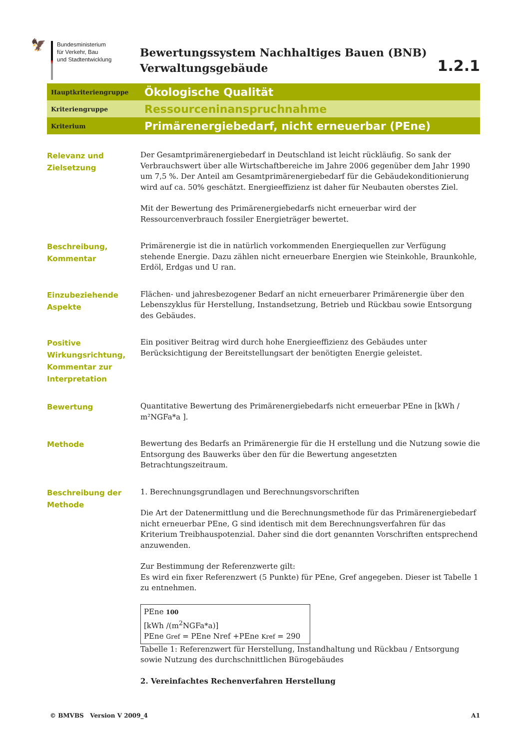🦅
Bundesministerium
für Verkehr, Bau
und Stadtentwicklung
Bewertungssystem Nachhaltiges Bauen (BNB)
Verwaltungsgebäude
1.2.1
Hauptkriteriengruppe
Ökologische Qualität
Kriteriengruppe
Ressourceninanspruchnahme
Kriterium
Primärenergiebedarf, nicht erneuerbar (PEne)
Relevanz und
Zielsetzung
Der Gesamtprimärenergiebedarf in Deutschland ist leicht rückläufig. So sank der Verbrauchswert über alle Wirtschaftbereiche im Jahre 2006 gegenüber dem Jahr 1990 um 7,5 %. Der Anteil am Gesamtprimärenergiebedarf für die Gebäudekonditionierung wird auf ca. 50% geschätzt. Energieeffizienz ist daher für Neubauten oberstes Ziel.
Mit der Bewertung des Primärenergiebedarfs nicht erneuerbar wird der Ressourcenverbrauch fossiler Energieträger bewertet.
Beschreibung,
Kommentar
Primärenergie ist die in natürlich vorkommenden Energiequellen zur Verfügung stehende Energie. Dazu zählen nicht erneuerbare Energien wie Steinkohle, Braunkohle, Erdöl, Erdgas und U ran.
Einzubeziehende
Aspekte
Flächen- und jahresbezogener Bedarf an nicht erneuerbarer Primärenergie über den Lebenszyklus für Herstellung, Instandsetzung, Betrieb und Rückbau sowie Entsorgung des Gebäudes.
Positive
Wirkungsrichtung,
Kommentar zur
Interpretation
Ein positiver Beitrag wird durch hohe Energieeffizienz des Gebäudes unter Berücksichtigung der Bereitstellungsart der benötigten Energie geleistet.
Bewertung
Quantitative Bewertung des Primärenergiebedarfs nicht erneuerbar PEne in [kWh / m²NGFa*a ].
Methode
Bewertung des Bedarfs an Primärenergie für die H erstellung und die Nutzung sowie die Entsorgung des Bauwerks über den für die Bewertung angesetzten Betrachtungszeitraum.
Beschreibung der
Methode
1. Berechnungsgrundlagen und Berechnungsvorschriften
Die Art der Datenermittlung und die Berechnungsmethode für das Primärenergiebedarf nicht erneuerbar PEne, G sind identisch mit dem Berechnungsverfahren für das Kriterium Treibhauspotenzial. Daher sind die dort genannten Vorschriften entsprechend anzuwenden.
Zur Bestimmung der Referenzwerte gilt:
Es wird ein fixer Referenzwert (5 Punkte) für PEne, Gref angegeben. Dieser ist Tabelle 1 zu entnehmen.
| PEne 100 [kWh /(m<sup>2</sup>NGFa*a)] PEne Gref = PEne Nref +PEne Kref = 290 |
Tabelle 1: Referenzwert für Herstellung, Instandhaltung und Rückbau / Entsorgung sowie Nutzung des durchschnittlichen Bürogebäudes
2. Vereinfachtes Rechenverfahren Herstellung
© BMVBS Version V 2009_4 A1